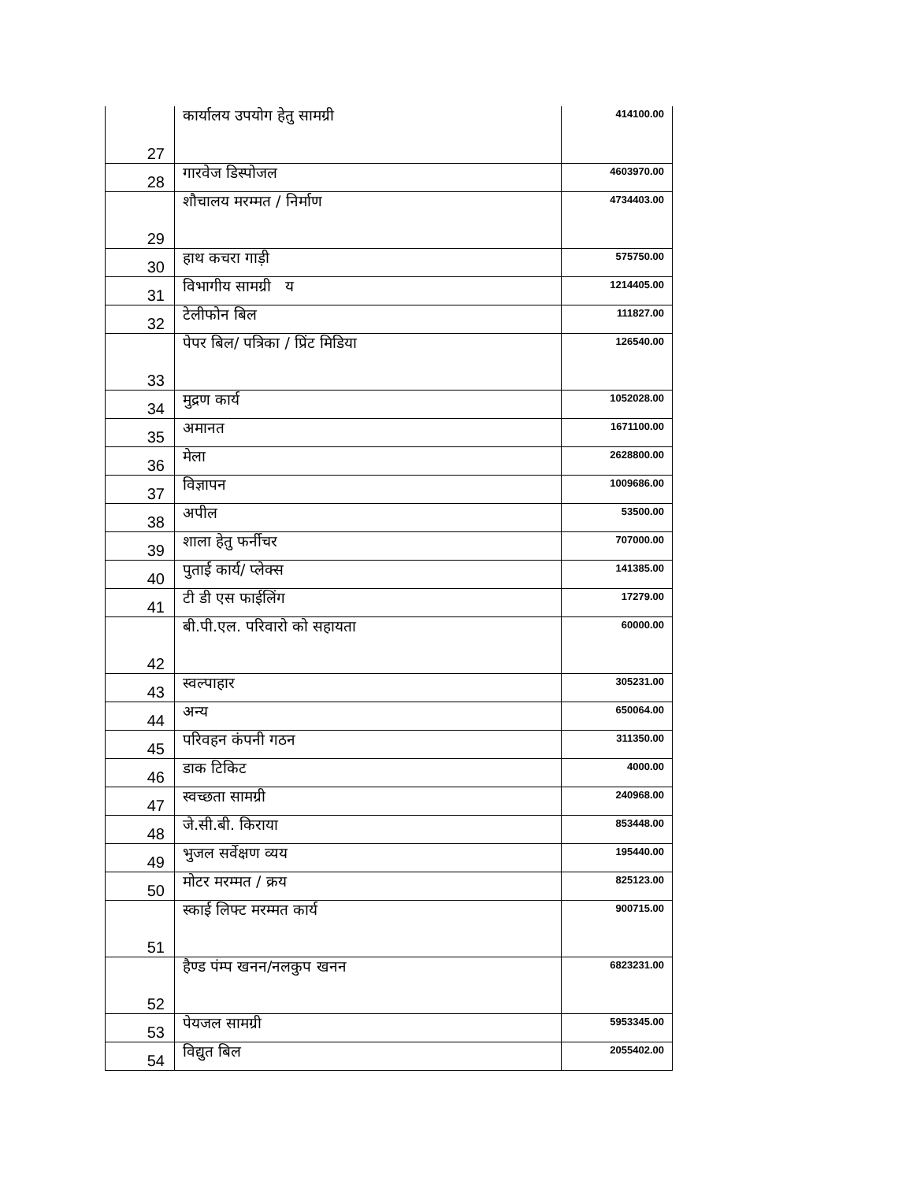| 27 | कार्यालय उपयोग हेतु सामग्री | 414100.00 |
| 28 | गारवेज डिस्पोजल | 4603970.00 |
| 29 | शौचालय मरम्मत / निर्माण | 4734403.00 |
| 30 | हाथ कचरा गाड़ी | 575750.00 |
| 31 | विभागीय सामग्री य | 1214405.00 |
| 32 | टेलीफोन बिल | 111827.00 |
| 33 | पेपर बिल/ पत्रिका / प्रिंट मिडिया | 126540.00 |
| 34 | मुद्रण कार्य | 1052028.00 |
| 35 | अमानत | 1671100.00 |
| 36 | मेला | 2628800.00 |
| 37 | विज्ञापन | 1009686.00 |
| 38 | अपील | 53500.00 |
| 39 | शाला हेतु फर्नीचर | 707000.00 |
| 40 | पुताई कार्य/ प्लेक्स | 141385.00 |
| 41 | टी डी एस फाईलिंग | 17279.00 |
| 42 | बी.पी.एल. परिवारो को सहायता | 60000.00 |
| 43 | स्वल्पाहार | 305231.00 |
| 44 | अन्य | 650064.00 |
| 45 | परिवहन कंपनी गठन | 311350.00 |
| 46 | डाक टिकिट | 4000.00 |
| 47 | स्वच्छता सामग्री | 240968.00 |
| 48 | जे.सी.बी. किराया | 853448.00 |
| 49 | भुजल सर्वेक्षण व्यय | 195440.00 |
| 50 | मोटर मरम्मत / क्रय | 825123.00 |
| 51 | स्काई लिफ्ट मरम्मत कार्य | 900715.00 |
| 52 | हैण्ड पंम्प खनन/नलकुप खनन | 6823231.00 |
| 53 | पेयजल सामग्री | 5953345.00 |
| 54 | विद्युत बिल | 2055402.00 |